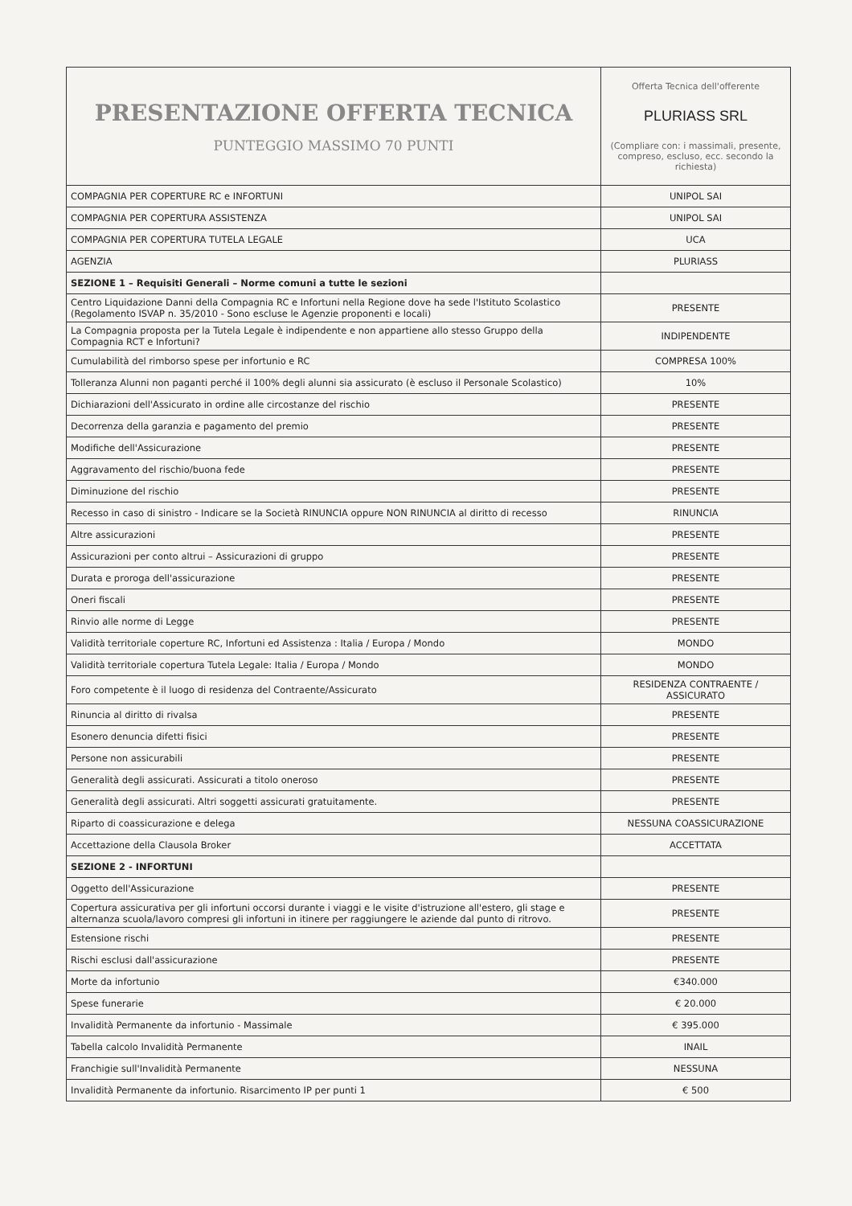| PRESENTAZIONE OFFERTA TECNICA PUNTEGGIO MASSIMO 70 PUNTI | Offerta Tecnica dell'offerente PLURIASS SRL (Compliare con: i massimali, presente, compreso, escluso, ecc. secondo la richiesta) |
| COMPAGNIA PER COPERTURE RC e INFORTUNI | UNIPOL SAI |
| COMPAGNIA PER COPERTURA ASSISTENZA | UNIPOL SAI |
| COMPAGNIA PER COPERTURA TUTELA LEGALE | UCA |
| AGENZIA | PLURIASS |
| SEZIONE 1 – Requisiti Generali – Norme comuni a tutte le sezioni | |
| Centro Liquidazione Danni della Compagnia RC e Infortuni nella Regione dove ha sede l'Istituto Scolastico (Regolamento ISVAP n. 35/2010 - Sono escluse le Agenzie proponenti e locali) | PRESENTE |
| La Compagnia proposta per la Tutela Legale è indipendente e non appartiene allo stesso Gruppo della Compagnia RCT e Infortuni? | INDIPENDENTE |
| Cumulabilità del rimborso spese per infortunio e RC | COMPRESA 100% |
| Tolleranza Alunni non paganti perché il 100% degli alunni sia assicurato (è escluso il Personale Scolastico) | 10% |
| Dichiarazioni dell'Assicurato in ordine alle circostanze del rischio | PRESENTE |
| Decorrenza della garanzia e pagamento del premio | PRESENTE |
| Modifiche dell'Assicurazione | PRESENTE |
| Aggravamento del rischio/buona fede | PRESENTE |
| Diminuzione del rischio | PRESENTE |
| Recesso in caso di sinistro - Indicare se la Società RINUNCIA oppure NON RINUNCIA al diritto di recesso | RINUNCIA |
| Altre assicurazioni | PRESENTE |
| Assicurazioni per conto altrui – Assicurazioni di gruppo | PRESENTE |
| Durata e proroga dell'assicurazione | PRESENTE |
| Oneri fiscali | PRESENTE |
| Rinvio alle norme di Legge | PRESENTE |
| Validità territoriale coperture RC, Infortuni ed Assistenza : Italia / Europa / Mondo | MONDO |
| Validità territoriale copertura Tutela Legale: Italia / Europa / Mondo | MONDO |
| Foro competente è il luogo di residenza del Contraente/Assicurato | RESIDENZA CONTRAENTE / ASSICURATO |
| Rinuncia al diritto di rivalsa | PRESENTE |
| Esonero denuncia difetti fisici | PRESENTE |
| Persone non assicurabili | PRESENTE |
| Generalità degli assicurati. Assicurati a titolo oneroso | PRESENTE |
| Generalità degli assicurati. Altri soggetti assicurati gratuitamente. | PRESENTE |
| Riparto di coassicurazione e delega | NESSUNA COASSICURAZIONE |
| Accettazione della Clausola Broker | ACCETTATA |
| SEZIONE 2 - INFORTUNI | |
| Oggetto dell'Assicurazione | PRESENTE |
| Copertura assicurativa per gli infortuni occorsi durante i viaggi e le visite d'istruzione all'estero, gli stage e alternanza scuola/lavoro compresi gli infortuni in itinere per raggiungere le aziende dal punto di ritrovo. | PRESENTE |
| Estensione rischi | PRESENTE |
| Rischi esclusi dall'assicurazione | PRESENTE |
| Morte da infortunio | €340.000 |
| Spese funerarie | € 20.000 |
| Invalidità Permanente da infortunio - Massimale | € 395.000 |
| Tabella calcolo Invalidità Permanente | INAIL |
| Franchigie sull'Invalidità Permanente | NESSUNA |
| Invalidità Permanente da infortunio. Risarcimento IP per punti 1 | € 500 |